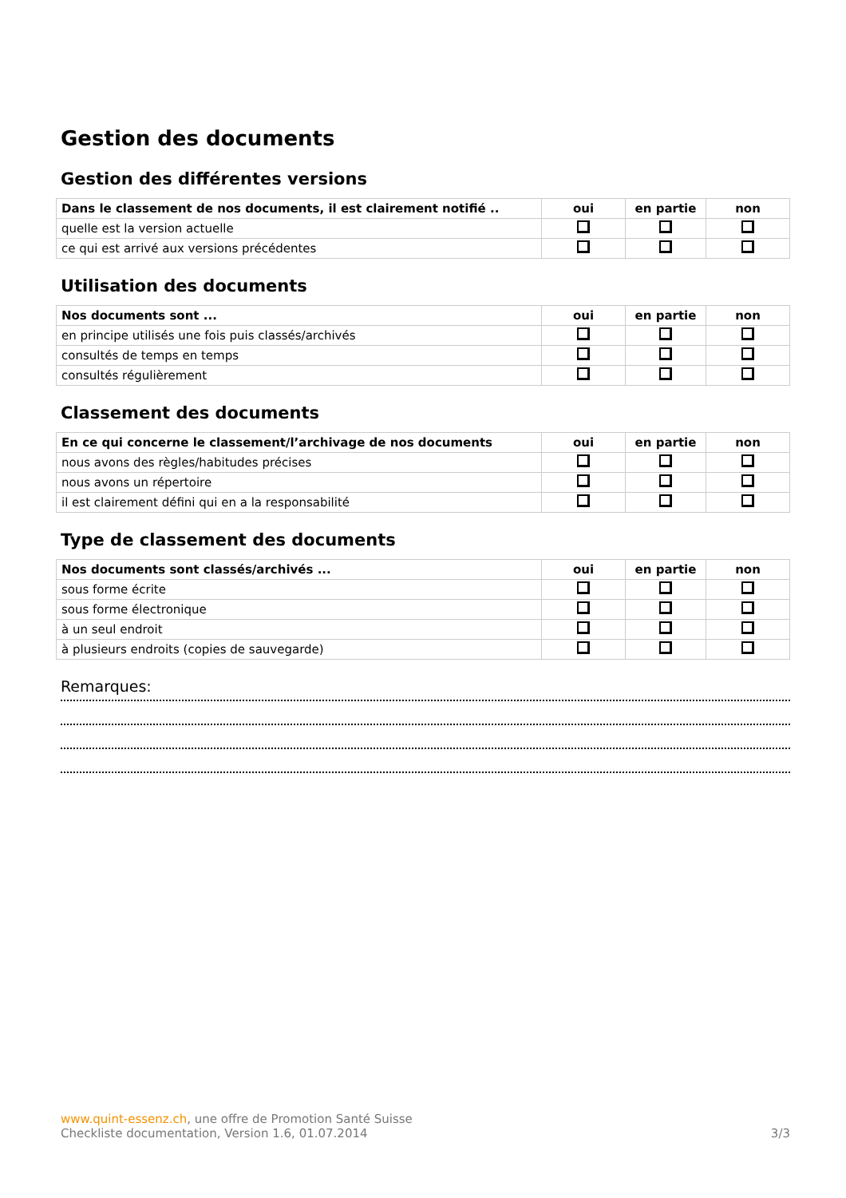Gestion des documents
Gestion des différentes versions
| Dans le classement de nos documents, il est clairement notifié .. | oui | en partie | non |
| --- | --- | --- | --- |
| quelle est la version actuelle | | | |
| ce qui est arrivé aux versions précédentes | | | |
Utilisation des documents
| Nos documents sont ... | oui | en partie | non |
| --- | --- | --- | --- |
| en principe utilisés une fois puis classés/archivés | | | |
| consultés de temps en temps | | | |
| consultés régulièrement | | | |
Classement des documents
| En ce qui concerne le classement/l’archivage de nos documents | oui | en partie | non |
| --- | --- | --- | --- |
| nous avons des règles/habitudes précises | | | |
| nous avons un répertoire | | | |
| il est clairement défini qui en a la responsabilité | | | |
Type de classement des documents
| Nos documents sont classés/archivés ... | oui | en partie | non |
| --- | --- | --- | --- |
| sous forme écrite | | | |
| sous forme électronique | | | |
| à un seul endroit | | | |
| à plusieurs endroits (copies de sauvegarde) | | | |
Remarques:
www.quint-essenz.ch, une offre de Promotion Santé Suisse
Checkliste documentation, Version 1.6, 01.07.2014 3/3